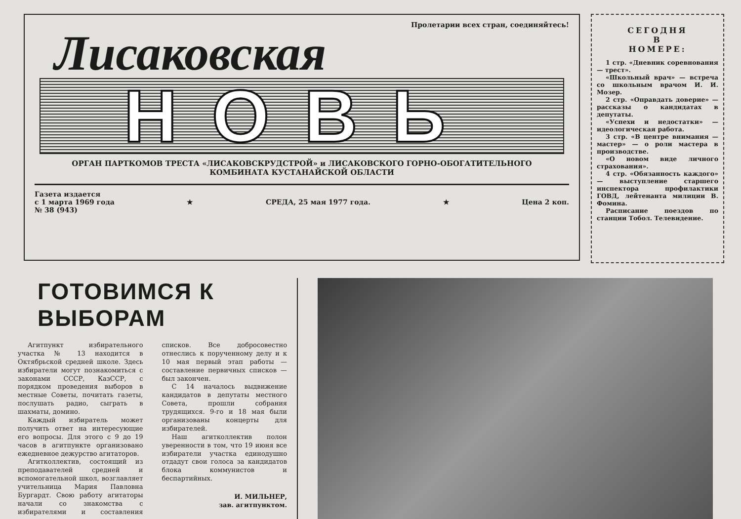Пролетарии всех стран, соединяйтесь!
Лисаковская
НОВЬ
ОРГАН ПАРТКОМОВ ТРЕСТА «ЛИСАКОВСКРУДСТРОЙ» и ЛИСАКОВСКОГО ГОРНО-ОБОГАТИТЕЛЬНОГО
КОМБИНАТА КУСТАНАЙСКОЙ ОБЛАСТИ
Газета издается
с 1 марта 1969 года
№ 38 (943)
★ СРЕДА, 25 мая 1977 года. ★ Цена 2 коп.
СЕГОДНЯ
В
НОМЕРЕ:
1 стр. «Дневник соревнования — трест».
«Школьный врач» — встреча со школьным врачом И. И. Мозер.
2 стр. «Оправдать доверие» — рассказы о кандидатах в депутаты.
«Успехи и недостатки» — идеологическая работа.
3 стр. «В центре внимания — мастер» — о роли мастера в производстве.
«О новом виде личного страхования».
4 стр. «Обязанность каждого» — выступление старшего инспектора профилактики ГОВД, лейтенанта милиции В. Фомина.
Расписание поездов по станции Тобол. Телевидение.
ГОТОВИМСЯ К ВЫБОРАМ
Агитпункт избирательного участка № 13 находится в Октябрьской средней школе. Здесь избиратели могут познакомиться с законами СССР, КазССР, с порядком проведения выборов в местные Советы, почитать газеты, послушать радио, сыграть в шахматы, домино.
Каждый избиратель может получить ответ на интересующие его вопросы. Для этого с 9 до 19 часов в агитпункте организовано ежедневное дежурство агитаторов.
Агитколлектив, состоящий из преподавателей средней и вспомогательной школ, возглавляет учительница Мария Павловна Бургардт. Свою работу агитаторы начали со знакомства с избирателями и составления списков. Все добросовестно отнеслись к порученному делу и к 10 мая первый этап работы — составление первичных списков — был закончен.
С 14 началось выдвижение кандидатов в депутаты местного Совета, прошли собрания трудящихся. 9-го и 18 мая были организованы концерты для избирателей.
Наш агитколлектив полон уверенности в том, что 19 июня все избиратели участка единодушно отдадут свои голоса за кандидатов блока коммунистов и беспартийных.
И. МИЛЬНЕР,
зав. агитпунктом.